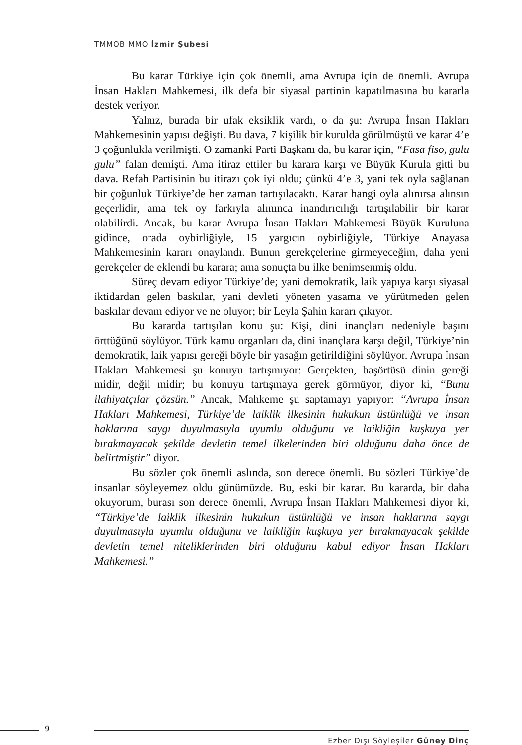TMMOB MMO İzmir Şubesi
Bu karar Türkiye için çok önemli, ama Avrupa için de önemli. Avrupa İnsan Hakları Mahkemesi, ilk defa bir siyasal partinin kapatılmasına bu kararla destek veriyor.
Yalnız, burada bir ufak eksiklik vardı, o da şu: Avrupa İnsan Hakları Mahkemesinin yapısı değişti. Bu dava, 7 kişilik bir kurulda görülmüştü ve karar 4’e 3 çoğunlukla verilmişti. O zamanki Parti Başkanı da, bu karar için, “Fasa fiso, gulu gulu” falan demişti. Ama itiraz ettiler bu karara karşı ve Büyük Kurula gitti bu dava. Refah Partisinin bu itirazı çok iyi oldu; çünkü 4’e 3, yani tek oyla sağlanan bir çoğunluk Türkiye’de her zaman tartışılacaktı. Karar hangi oyla alınırsa alınsın geçerlidir, ama tek oy farkıyla alınınca inandırıcılığı tartışılabilir bir karar olabilirdi. Ancak, bu karar Avrupa İnsan Hakları Mahkemesi Büyük Kuruluna gidince, orada oybirliğiyle, 15 yargıcın oybirliğiyle, Türkiye Anayasa Mahkemesinin kararı onaylandı. Bunun gerekçelerine girmeyeceğim, daha yeni gerekçeler de eklendi bu karara; ama sonuçta bu ilke benimsenmiş oldu.
Süreç devam ediyor Türkiye’de; yani demokratik, laik yapıya karşı siyasal iktidardan gelen baskılar, yani devleti yöneten yasama ve yürütmeden gelen baskılar devam ediyor ve ne oluyor; bir Leyla Şahin kararı çıkıyor.
Bu kararda tartışılan konu şu: Kişi, dini inançları nedeniyle başını örttüğünü söylüyor. Türk kamu organları da, dini inançlara karşı değil, Türkiye’nin demokratik, laik yapısı gereği böyle bir yasağın getirildiğini söylüyor. Avrupa İnsan Hakları Mahkemesi şu konuyu tartışmıyor: Gerçekten, başörtüsü dinin gereği midir, değil midir; bu konuyu tartışmaya gerek görmüyor, diyor ki, “Bunu ilahiyatçılar çözsün.” Ancak, Mahkeme şu saptamayı yapıyor: “Avrupa İnsan Hakları Mahkemesi, Türkiye’de laiklik ilkesinin hukukun üstünlüğü ve insan haklarına saygı duyulmasıyla uyumlu olduğunu ve laikliğin kuşkuya yer bırakmayacak şekilde devletin temel ilkelerinden biri olduğunu daha önce de belirtmiştir” diyor.
Bu sözler çok önemli aslında, son derece önemli. Bu sözleri Türkiye’de insanlar söyleyemez oldu günümüzde. Bu, eski bir karar. Bu kararda, bir daha okuyorum, burası son derece önemli, Avrupa İnsan Hakları Mahkemesi diyor ki, “Türkiye’de laiklik ilkesinin hukukun üstünlüğü ve insan haklarına saygı duyulmasıyla uyumlu olduğunu ve laikliğin kuşkuya yer bırakmayacak şekilde devletin temel niteliklerinden biri olduğunu kabul ediyor İnsan Hakları Mahkemesi.”
9
Ezber Dışı Söyleşiler Güney Dinç